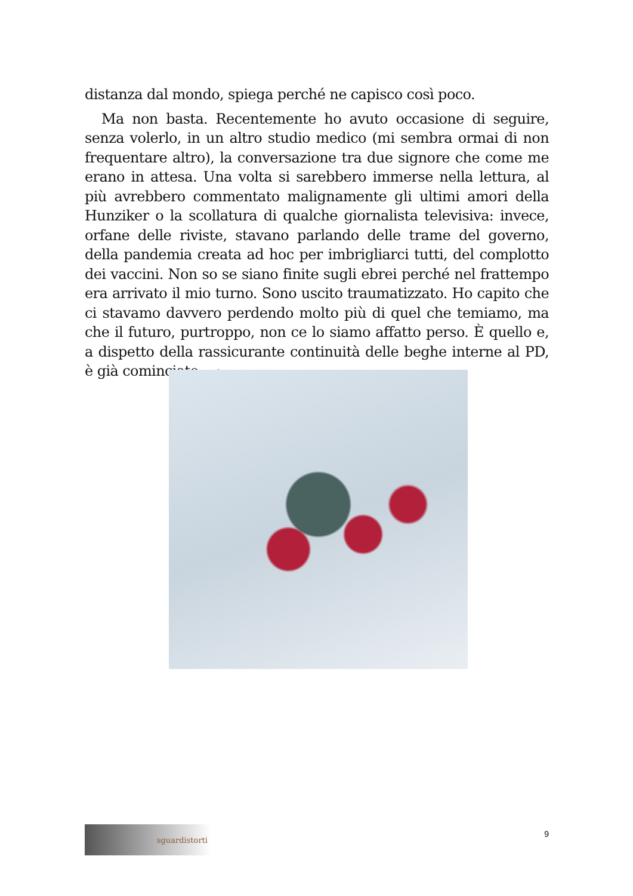distanza dal mondo, spiega perché ne capisco così poco.
Ma non basta. Recentemente ho avuto occasione di seguire, senza volerlo, in un altro studio medico (mi sembra ormai di non frequentare altro), la conversazione tra due signore che come me erano in attesa. Una volta si sarebbero immerse nella lettura, al più avrebbero commentato malignamente gli ultimi amori della Hunziker o la scollatura di qualche giornalista televisiva: invece, orfane delle riviste, stavano parlando delle trame del governo, della pandemia creata ad hoc per imbrigliarci tutti, del complotto dei vaccini. Non so se siano finite sugli ebrei perché nel frattempo era arrivato il mio turno. Sono uscito traumatizzato. Ho capito che ci stavamo davvero perdendo molto più di quel che temiamo, ma che il futuro, purtroppo, non ce lo siamo affatto perso. È quello e, a dispetto della rassicurante continuità delle beghe interne al PD, è già cominciato. ▁▲
sguardistorti
9